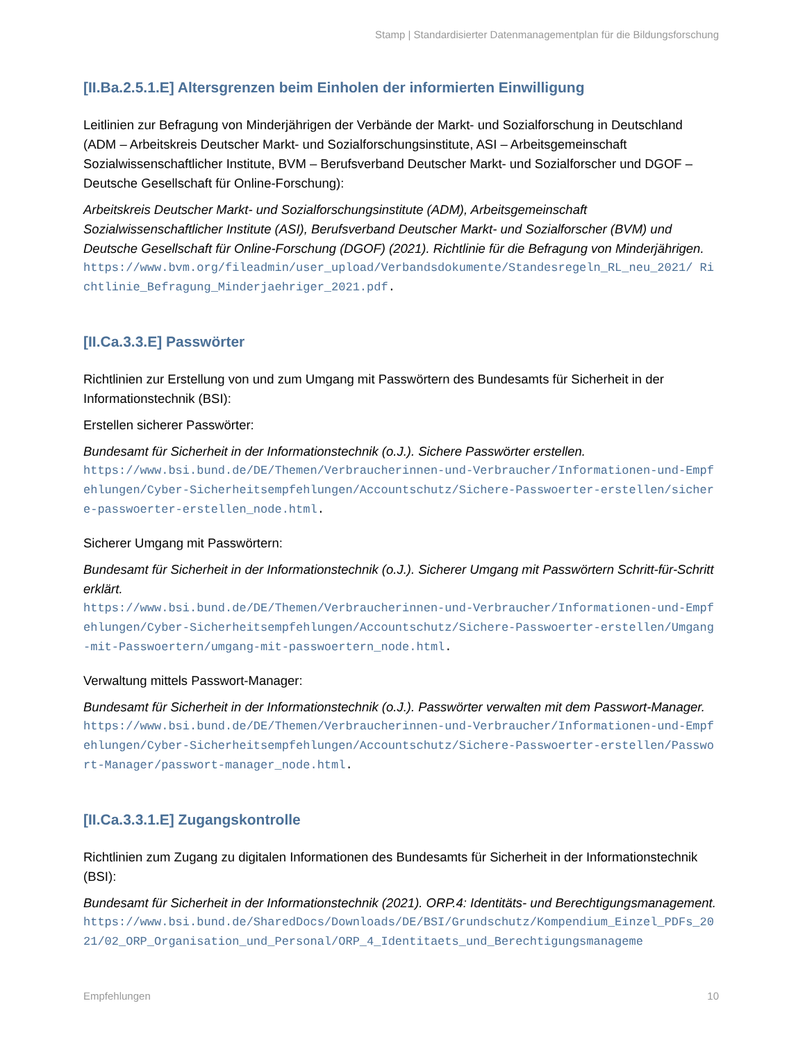Stamp | Standardisierter Datenmanagementplan für die Bildungsforschung
[II.Ba.2.5.1.E] Altersgrenzen beim Einholen der informierten Einwilligung
Leitlinien zur Befragung von Minderjährigen der Verbände der Markt- und Sozialforschung in Deutschland (ADM – Arbeitskreis Deutscher Markt- und Sozialforschungsinstitute, ASI – Arbeitsgemeinschaft Sozialwissenschaftlicher Institute, BVM – Berufsverband Deutscher Markt- und Sozialforscher und DGOF – Deutsche Gesellschaft für Online-Forschung):
Arbeitskreis Deutscher Markt- und Sozialforschungsinstitute (ADM), Arbeitsgemeinschaft Sozialwissenschaftlicher Institute (ASI), Berufsverband Deutscher Markt- und Sozialforscher (BVM) und Deutsche Gesellschaft für Online-Forschung (DGOF) (2021). Richtlinie für die Befragung von Minderjährigen.
https://www.bvm.org/fileadmin/user_upload/Verbandsdokumente/Standesregeln_RL_neu_2021/ Richtlinie_Befragung_Minderjaehriger_2021.pdf.
[II.Ca.3.3.E] Passwörter
Richtlinien zur Erstellung von und zum Umgang mit Passwörtern des Bundesamts für Sicherheit in der Informationstechnik (BSI):
Erstellen sicherer Passwörter:
Bundesamt für Sicherheit in der Informationstechnik (o.J.). Sichere Passwörter erstellen.
https://www.bsi.bund.de/DE/Themen/Verbraucherinnen-und-Verbraucher/Informationen-und-Empfehlungen/Cyber-Sicherheitsempfehlungen/Accountschutz/Sichere-Passwoerter-erstellen/sichere-passwoerter-erstellen_node.html.
Sicherer Umgang mit Passwörtern:
Bundesamt für Sicherheit in der Informationstechnik (o.J.). Sicherer Umgang mit Passwörtern Schritt-für-Schritt erklärt.
https://www.bsi.bund.de/DE/Themen/Verbraucherinnen-und-Verbraucher/Informationen-und-Empfehlungen/Cyber-Sicherheitsempfehlungen/Accountschutz/Sichere-Passwoerter-erstellen/Umgang-mit-Passwoertern/umgang-mit-passwoertern_node.html.
Verwaltung mittels Passwort-Manager:
Bundesamt für Sicherheit in der Informationstechnik (o.J.). Passwörter verwalten mit dem Passwort-Manager.
https://www.bsi.bund.de/DE/Themen/Verbraucherinnen-und-Verbraucher/Informationen-und-Empfehlungen/Cyber-Sicherheitsempfehlungen/Accountschutz/Sichere-Passwoerter-erstellen/Passwort-Manager/passwort-manager_node.html.
[II.Ca.3.3.1.E] Zugangskontrolle
Richtlinien zum Zugang zu digitalen Informationen des Bundesamts für Sicherheit in der Informationstechnik (BSI):
Bundesamt für Sicherheit in der Informationstechnik (2021). ORP.4: Identitäts- und Berechtigungsmanagement.
https://www.bsi.bund.de/SharedDocs/Downloads/DE/BSI/Grundschutz/Kompendium_Einzel_PDFs_2021/02_ORP_Organisation_und_Personal/ORP_4_Identitaets_und_Berechtigungsmanageme
Empfehlungen 10